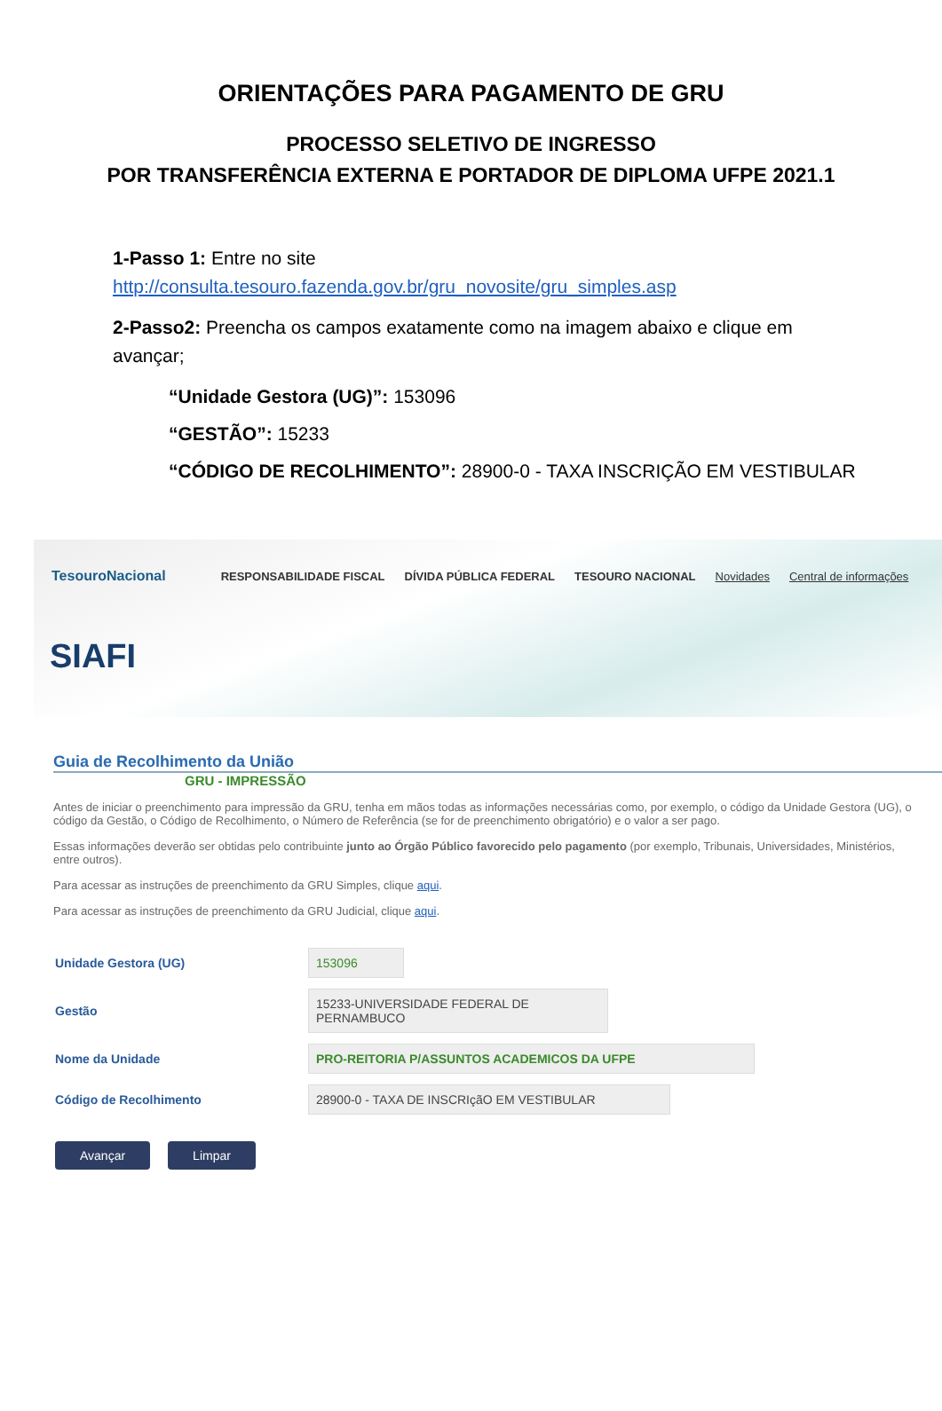ORIENTAÇÕES PARA PAGAMENTO DE GRU
PROCESSO SELETIVO DE INGRESSO
POR TRANSFERÊNCIA EXTERNA E PORTADOR DE DIPLOMA UFPE 2021.1
1-Passo 1: Entre no site
http://consulta.tesouro.fazenda.gov.br/gru_novosite/gru_simples.asp
2-Passo2: Preencha os campos exatamente como na imagem abaixo e clique em avançar;
“Unidade Gestora (UG)”: 153096
“GESTÃO”: 15233
“CÓDIGO DE RECOLHIMENTO”: 28900-0 - TAXA INSCRIÇÃO EM VESTIBULAR
TesouroNacional RESPONSABILIDADE FISCAL DÍVIDA PÚBLICA FEDERAL TESOURO NACIONAL Novidades Central de informações
SIAFI
Guia de Recolhimento da União
GRU - IMPRESSÃO
Antes de iniciar o preenchimento para impressão da GRU, tenha em mãos todas as informações necessárias como, por exemplo, o código da Unidade Gestora (UG), o código da Gestão, o Código de Recolhimento, o Número de Referência (se for de preenchimento obrigatório) e o valor a ser pago.
Essas informações deverão ser obtidas pelo contribuinte junto ao Órgão Público favorecido pelo pagamento (por exemplo, Tribunais, Universidades, Ministérios, entre outros).
Para acessar as instruções de preenchimento da GRU Simples, clique aqui.
Para acessar as instruções de preenchimento da GRU Judicial, clique aqui.
Unidade Gestora (UG) 153096
Gestão 15233-UNIVERSIDADE FEDERAL DE PERNAMBUCO
Nome da Unidade PRO-REITORIA P/ASSUNTOS ACADEMICOS DA UFPE
Código de Recolhimento 28900-0 - TAXA DE INSCRIçãO EM VESTIBULAR
Avançar Limpar